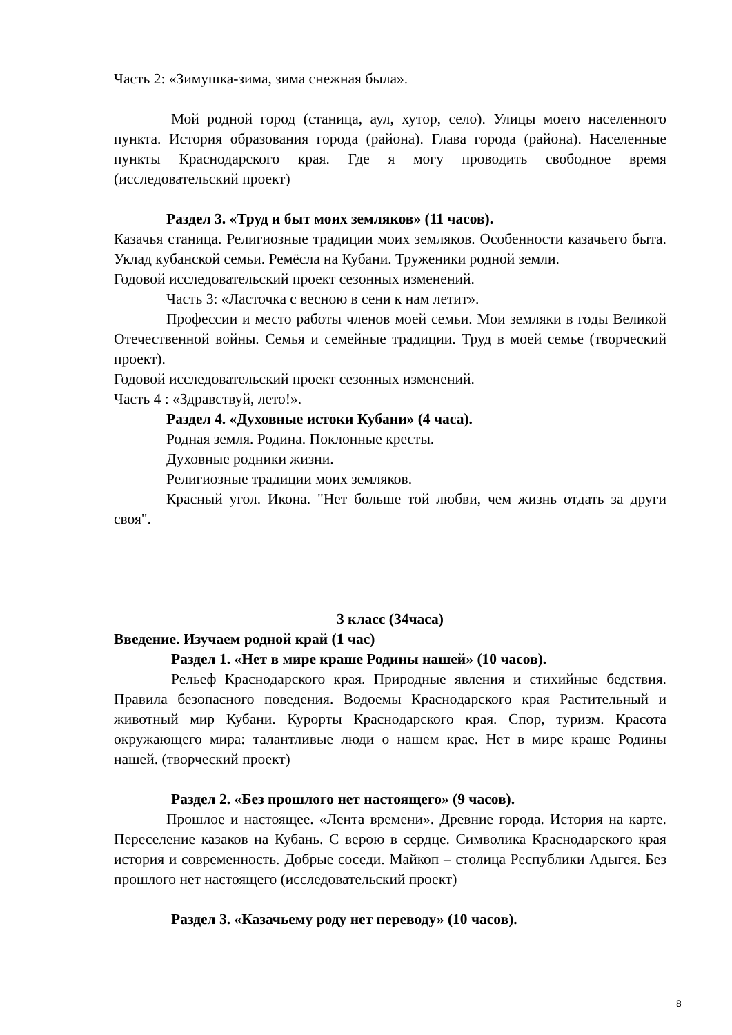Часть 2: «Зимушка-зима, зима снежная была».
Мой родной город (станица, аул, хутор, село). Улицы моего населенного пункта. История образования города (района). Глава города (района). Населенные пункты Краснодарского края. Где я могу проводить свободное время (исследовательский проект)
Раздел 3. «Труд и быт моих земляков» (11 часов).
Казачья станица. Религиозные традиции моих земляков. Особенности казачьего быта. Уклад кубанской семьи. Ремёсла на Кубани. Труженики родной земли.
Годовой исследовательский проект сезонных изменений.
Часть 3: «Ласточка с весною в сени к нам летит».
Профессии и место работы членов моей семьи. Мои земляки в годы Великой Отечественной войны. Семья и семейные традиции. Труд в моей семье (творческий проект).
Годовой исследовательский проект сезонных изменений.
Часть 4 : «Здравствуй, лето!».
Раздел 4. «Духовные истоки Кубани» (4 часа).
Родная земля. Родина. Поклонные кресты.
Духовные родники жизни.
Религиозные традиции моих земляков.
Красный угол. Икона. "Нет больше той любви, чем жизнь отдать за други своя".
3 класс (34часа)
Введение. Изучаем родной край (1 час)
Раздел 1. «Нет в мире краше Родины нашей» (10 часов).
Рельеф Краснодарского края. Природные явления и стихийные бедствия. Правила безопасного поведения. Водоемы Краснодарского края Растительный и животный мир Кубани. Курорты Краснодарского края. Спор, туризм. Красота окружающего мира: талантливые люди о нашем крае. Нет в мире краше Родины нашей. (творческий проект)
Раздел 2. «Без прошлого нет настоящего» (9 часов).
Прошлое и настоящее. «Лента времени». Древние города. История на карте. Переселение казаков на Кубань. С верою в сердце. Символика Краснодарского края история и современность. Добрые соседи. Майкоп – столица Республики Адыгея. Без прошлого нет настоящего (исследовательский проект)
Раздел 3. «Казачьему роду нет переводу» (10 часов).
8